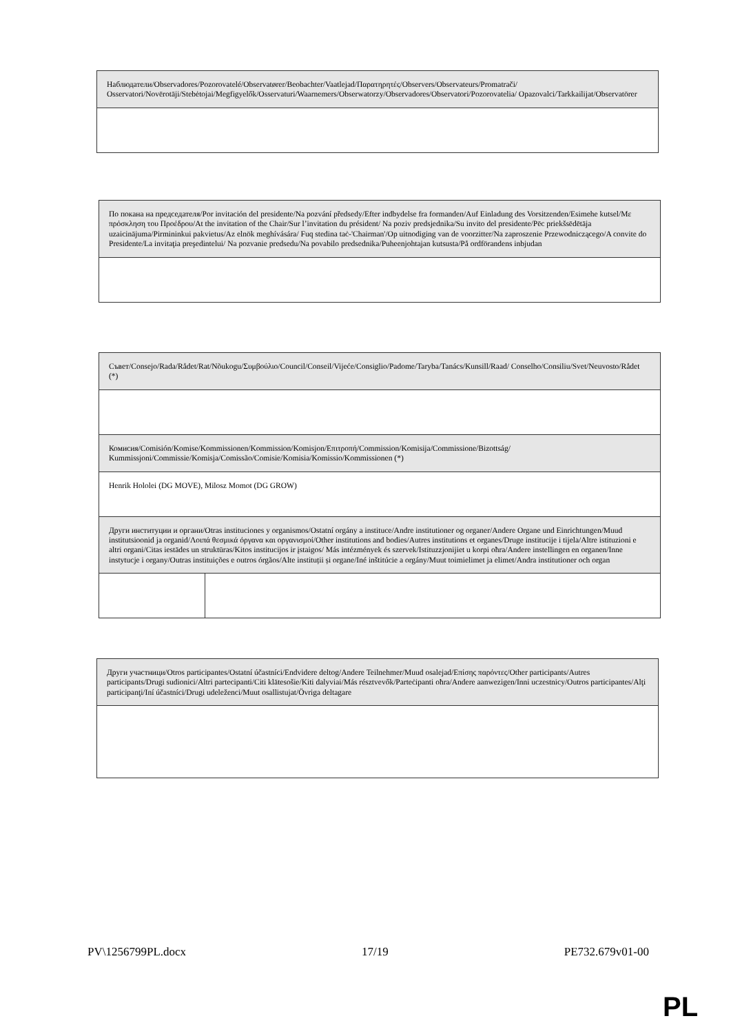| Наблюдатели/Observadores/Pozorovatelé/Observatører/Beobachter/Vaatlejad/Παρατηρητές/Observers/Observateurs/Promatrači/ Osservatori/Novērotāji/Stebėtojai/Megfigyelők/Osservaturi/Waarnemers/Obserwatorzy/Observadores/Observatori/Pozorovatelia/ Opazovalci/Tarkkailijat/Observatörer |
| По покана на председателя/Por invitación del presidente/Na pozvání předsedy/Efter indbydelse fra formanden/Auf Einladung des Vorsitzenden/Esimehe kutsel/Με πρόσκληση του Προέδρου/At the invitation of the Chair/Sur l’invitation du président/ Na poziv predsjednika/Su invito del presidente/Pēc priekšsēdētāja uzaicinājuma/Pirmininkui pakvietus/Az elnök meghívására/ Fuq stedina taċ-'Chairman'/Op uitnodiging van de voorzitter/Na zaproszenie Przewodniczącego/A convite do Presidente/La invitaţia preşedintelui/ Na pozvanie predsedu/Na povabilo predsednika/Puheenjohtajan kutsusta/På ordförandens inbjudan |
| Съвет/Consejo/Rada/Rådet/Rat/Nõukogu/Συμβούλιο/Council/Conseil/Vijeće/Consiglio/Padome/Taryba/Tanács/Kunsill/Raad/ Conselho/Consiliu/Svet/Neuvosto/Rådet (*) | |
| Комисия/Comisión/Komise/Kommissionen/Kommission/Komisjon/Επιτροπή/Commission/Komisija/Commissione/Bizottság/ Kummissjoni/Commissie/Komisja/Comissão/Comisie/Komisia/Komissio/Kommissionen (*) | |
| Henrik Hololei (DG MOVE), Milosz Momot (DG GROW) | |
| Други институции и органи/Otras instituciones y organismos/Ostatní orgány a instituce/Andre institutioner og organer/Andere Organe und Einrichtungen/Muud institutsioonid ja organid/Λοιπά θεσμικά όργανα και οργανισμοί/Other institutions and bodies/Autres institutions et organes/Druge institucije i tijela/Altre istituzioni e altri organi/Citas iestādes un struktūras/Kitos institucijos ir įstaigos/ Más intézmények és szervek/Istituzzjonijiet u korpi oħra/Andere instellingen en organen/Inne instytucje i organy/Outras instituições e outros órgãos/Alte instituții și organe/Iné inštitúcie a orgány/Muut toimielimet ja elimet/Andra institutioner och organ | |
| Други участници/Otros participantes/Ostatní účastníci/Endvidere deltog/Andere Teilnehmer/Muud osalejad/Επίσης παρόντες/Other participants/Autres participants/Drugi sudionici/Altri partecipanti/Citi klātesošie/Kiti dalyviai/Más résztvevők/Parteċipanti oħra/Andere aanwezigen/Inni uczestnicy/Outros participantes/Alţi participanţi/Iní účastníci/Drugi udeleženci/Muut osallistujat/Övriga deltagare |
PV\1256799PL.docx 17/19 PE732.679v01-00
PL